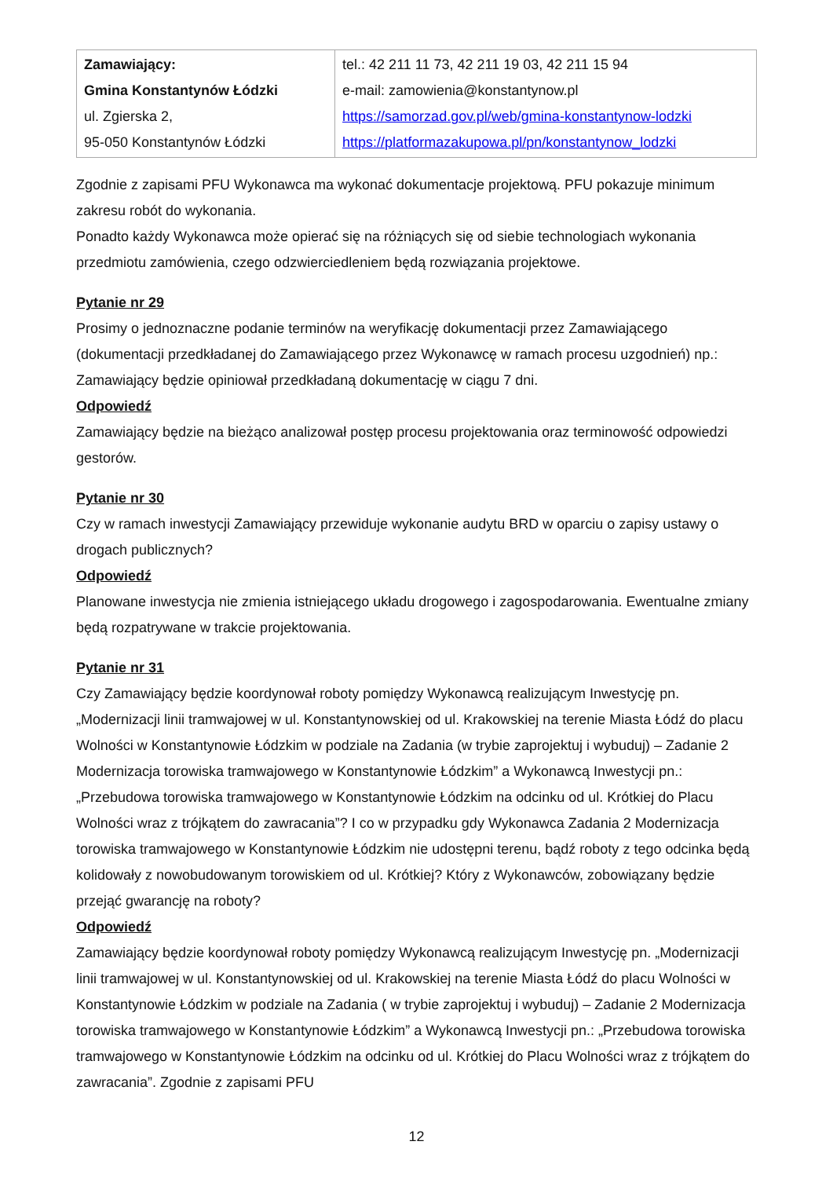| Zamawiający: Gmina Konstantynów Łódzki ul. Zgierska 2, 95-050 Konstantynów Łódzki | tel.: 42 211 11 73, 42 211 19 03, 42 211 15 94 e-mail: zamowienia@konstantynow.pl https://samorzad.gov.pl/web/gmina-konstantynow-lodzki https://platformazakupowa.pl/pn/konstantynow_lodzki |
Zgodnie z zapisami PFU Wykonawca ma wykonać dokumentacje projektową. PFU pokazuje minimum zakresu robót do wykonania.
Ponadto każdy Wykonawca może opierać się na różniących się od siebie technologiach wykonania przedmiotu zamówienia, czego odzwierciedleniem będą rozwiązania projektowe.
Pytanie nr 29
Prosimy o jednoznaczne podanie terminów na weryfikację dokumentacji przez Zamawiającego (dokumentacji przedkładanej do Zamawiającego przez Wykonawcę w ramach procesu uzgodnień) np.: Zamawiający będzie opiniował przedkładaną dokumentację w ciągu 7 dni.
Odpowiedź
Zamawiający będzie na bieżąco analizował postęp procesu projektowania oraz terminowość odpowiedzi gestorów.
Pytanie nr 30
Czy w ramach inwestycji Zamawiający przewiduje wykonanie audytu BRD w oparciu o zapisy ustawy o drogach publicznych?
Odpowiedź
Planowane inwestycja nie zmienia istniejącego układu drogowego i zagospodarowania. Ewentualne zmiany będą rozpatrywane w trakcie projektowania.
Pytanie nr 31
Czy Zamawiający będzie koordynował roboty pomiędzy Wykonawcą realizującym Inwestycję pn. „Modernizacji linii tramwajowej w ul. Konstantynowskiej od ul. Krakowskiej na terenie Miasta Łódź do placu Wolności w Konstantynowie Łódzkim w podziale na Zadania (w trybie zaprojektuj i wybuduj) – Zadanie 2 Modernizacja torowiska tramwajowego w Konstantynowie Łódzkim” a Wykonawcą Inwestycji pn.: „Przebudowa torowiska tramwajowego w Konstantynowie Łódzkim na odcinku od ul. Krótkiej do Placu Wolności wraz z trójkątem do zawracania”? I co w przypadku gdy Wykonawca Zadania 2 Modernizacja torowiska tramwajowego w Konstantynowie Łódzkim nie udostępni terenu, bądź roboty z tego odcinka będą kolidowały z nowobudowanym torowiskiem od ul. Krótkiej? Który z Wykonawców, zobowiązany będzie przejąć gwarancję na roboty?
Odpowiedź
Zamawiający będzie koordynował roboty pomiędzy Wykonawcą realizującym Inwestycję pn. „Modernizacji linii tramwajowej w ul. Konstantynowskiej od ul. Krakowskiej na terenie Miasta Łódź do placu Wolności w Konstantynowie Łódzkim w podziale na Zadania ( w trybie zaprojektuj i wybuduj) – Zadanie 2 Modernizacja torowiska tramwajowego w Konstantynowie Łódzkim” a Wykonawcą Inwestycji pn.: „Przebudowa torowiska tramwajowego w Konstantynowie Łódzkim na odcinku od ul. Krótkiej do Placu Wolności wraz z trójkątem do zawracania”. Zgodnie z zapisami PFU
12